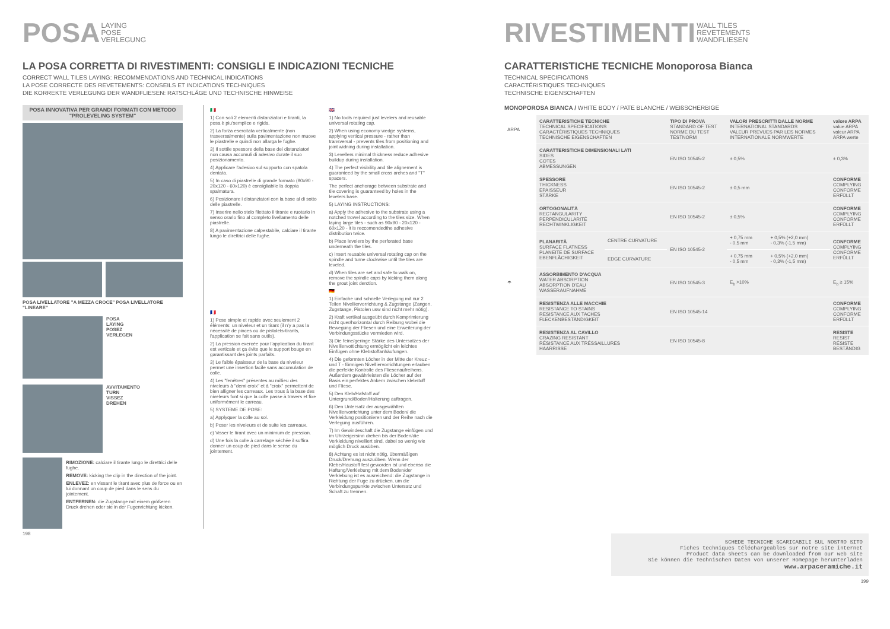POSA LAYING
POSE
VERLEGUNG
LA POSA CORRETTA DI RIVESTIMENTI: CONSIGLI E INDICAZIONI TECNICHE
CORRECT WALL TILES LAYING: RECOMMENDATIONS AND TECHNICAL INDICATIONS
LA POSE CORRECTE DES REVETEMENTS: CONSEILS ET INDICATIONS TECHNIQUES
DIE KORREKTE VERLEGUNG DER WANDFLIESEN: RATSCHLÄGE UND TECHNISCHE HINWEISE
POSA INNOVATIVA PER GRANDI FORMATI CON METODO "PROLEVELING SYSTEM"
POSA LIVELLATORE "A MEZZA CROCE" POSA LIVELLATORE "LINEARE"
POSA
LAYING
POSEZ
VERLEGEN
AVVITAMENTO
TURN
VISSEZ
DREHEN
RIMOZIONE: calciare il tirante lungo le direttrici delle fughe.
REMOVE: kicking the clip in the direction of the joint.
ENLEVEZ: en vissant le tirant avec plus de force ou en lui donnant un coup de pied dans le sens du jointement.
ENTFERNEN: die Zugstange mit einem größeren Druck drehen oder sie in der Fugenrichtung kicken.
🇮🇹
1) Con soli 2 elementi distanziatori e tiranti, la posa è piu'semplice e rigida.
2) La forza esercitata verticalmente (non trasversalmente) sulla pavimentazione non muove le piastrelle e quindi non allarga le fughe.
3) Il sottile spessore della base dei distanziatori non causa accumuli di adesivo durate il suo posizionamento.
4) Applicare l'adesivo sul supporto con spatola dentata.
5) In caso di piastrelle di grande formato (90x90 - 20x120 - 60x120) è consigliabile la doppia spalmatura.
6) Posizionare i distanziatori con la base al di sotto delle piastrelle.
7) Inserire nello stelo filettato il tirante e ruotarlo in senso orario fino al completo livellamento delle piastrelle.
8) A pavimentazione calpestabile, calciare il tirante lungo le direttrici delle fughe.
🇫🇷
1) Pose simple et rapide avec seulement 2 éléments: un niveleur et un tirant (il n'y a pas la nécessité de pinces ou de pistolets-tirants, l'application se fait sans outils).
2) La pression exercée pour l'application du tirant est verticale et ça évite que le support bouge en garantissant des joints parfaits.
3) Le faible épaisseur de la base du niveleur permet une insertion facile sans accumulation de colle.
4) Les "fenêtres" présentes au millieu des niveleurs à "demi croix" et à "croix" permettent de bien alligner les carreaux. Les trous à la base des niveleurs font si que la colle passe à travers et fixe uniformément le carreau.
5) SYSTEME DE POSE:
a) Applyquer la colle au sol.
b) Poser les niveleurs et de suite les carreaux.
c) Visser le tirant avec un minimum de pression.
d) Une fois la colle à carrelage séchée il suffira donner un coup de pied dans le sense du jointement.
🇬🇧
1) No tools required just levelers and reusable universal rotating cap.
2) When using economy wedge systems, applying vertical pressure - rather than transversal - prevents tiles from positioning and joint widning during installation.
3) Levellers minimal thickness reduce adhesive buildup during installation.
4) The perfect visibility and tile alignement is guaranteed by the small cross arches and "T" spacers.
The perfect anchorage between substrate and tile covering is guaranteed by holes in the levelers base.
5) LAYING INSTRUCTIONS:
a) Apply the adhesive to the substrate using a notched trowel according to the tiles size. When laying large tiles - such as 90x90 - 20x120 - 60x120 - it is reccomendedthe adhesive distribution twice.
b) Place levelers by the perforated base underneath the tiles.
c) Insert reusable universal rotating cap on the spindle and turne clockwise until the tiles are leveled.
d) When tiles are set and safe to walk on, remove the spindle caps by kicking them along the grout joint derction.
🇩🇪
1) Einfache und schnelle Verlegung mit nur 2 Teilen Nivelliervorrichtung & Zugstange (Zangen, Zugstange, Pistolen usw sind nicht mehr nötig).
2) Kraft vertikal ausgeübt durch Komprimierung nicht quer/horizontal durch Reibung wobei die Bewegung der Fliesen und eine Erweiterung der Verbindungsstücke vermieden wird.
3) Die feine/geringe Stärke des Untersatzes der Nivelliervottichtung ermöglicht ein leichtes Einfügen ohne Klebstoffanhäufungen.
4) Die geformten Löcher in der Mitte der Kreuz - und T - förmigen Nivelliervorrichtungen erlauben die perfekte Kontrolle des Fliesenaufreihens. Außerdem gewährleisten die Löcher auf der Basis ein perfektes Ankern zwischen klebstoff und Fliese.
5) Den Kleb/Hafstoff auf Untergrund/Boden/Halterung auftragen.
6) Den Untersatz der ausgewählten Nivelliervorrichtung unter dem Boden/ die Verkleidung positionieren und der Reihe nach die Verlegung ausführen.
7) Im Gewindeschaft die Zugstange einfügen und im Uhrzeigersinn drehen bis der Boden/die Verkleidung nivelliert sind, dabei so wenig wie möglich Druck ausüben.
8) Achtung es ist nicht nötig, übermäßigen Druck/Drehung auszuüben. Wenn der Klebe/Haustoff fest geworden ist und ebenso die Haftung/Verklebung mit dem Boden/der Verklebung ist es ausreichend: die Zugstange in Richtung der Fuge zu drücken, um die Verbindungspunkte zwischen Untersatz und Schaft zu trennen.
198
RIVESTIMENTI WALL TILES
REVETEMENTS
WANDFLIESEN
CARATTERISTICHE TECNICHE Monoporosa Bianca
TECHNICAL SPECIFICATIONS
CARACTÉRISTIQUES TECHNIQUES
TECHNISCHE EIGENSCHAFTEN
MONOPOROSA BIANCA / WHITE BODY / PATE BLANCHE / WEIßSCHERBIGE
| ARPA | CARATTERISTICHE TECNICHE TECHNICAL SPECIFICATIONS CARACTÉRISTIQUES TECHNIQUES TECHNISCHE EIGENSCHAFTEN | | TIPO DI PROVA STANDARD OF TEST NORME DU TEST TESTNORM | VALORI PRESCRITTI DALLE NORME INTERNATIONAL STANDARDS VALEUR PREVUES PAR LES NORMES INTERNATIONALE NORMWERTE | | valore ARPA value ARPA valeur ARPA ARPA werte |
| | CARATTERISTICHE DIMENSIONALI LATI SIDES COTES ABMESSUNGEN | | EN ISO 10545-2 | ± 0,5% | | ± 0,3% |
| | SPESSORE THICKNESS EPAISSEUR STÄRKE | | EN ISO 10545-2 | ± 0,5 mm | | CONFORME COMPLYING CONFORME ERFÜLLT |
| | ORTOGONALITÀ RECTANGULARITY PERPENDICULARITÉ RECHTWINKLIGKEIT | | EN ISO 10545-2 | ± 0,5% | | CONFORME COMPLYING CONFORME ERFÜLLT |
| | PLANARITÀ SURFACE FLATNESS PLANEITE DE SURFACE EBENFLÄCHIGKEIT | CENTRE CURVATURE | EN ISO 10545-2 | + 0,75 mm - 0,5 mm | + 0,5% (+2,0 mm) - 0,3% (-1,5 mm) | CONFORME COMPLYING CONFORME ERFÜLLT |
| | | EDGE CURVATURE | | + 0,75 mm - 0,5 mm | + 0,5% (+2,0 mm) - 0,3% (-1,5 mm) | |
| ☂ | ASSORBIMENTO D'ACQUA WATER ABSORPTION ABSORPTION D'EAU WASSERAUFNAHME | | EN ISO 10545-3 | E<sub>b</sub> >10% | | E<sub>b</sub> ≥ 15% |
| | RESISTENZA ALLE MACCHIE RESISTANCE TO STAINS RESISTANCE AUX TACHES FLECKENBESTÄNDIGKEIT | | EN ISO 10545-14 | | | CONFORME COMPLYING CONFORME ERFÜLLT |
| | RESISTENZA AL CAVILLO CRAZING RESISTANT RÉSISTANCE AUX TRÉSSAILLURES HAARRISSE | | EN ISO 10545-8 | | | RESISTE RESIST RÉSISTE BESTÄNDIG |
SCHEDE TECNICHE SCARICABILI SUL NOSTRO SITO
Fiches techniques téléchargeables sur notre site internet
Product data sheets can be downloaded from our web site
Sie können die Technischen Daten von unserer Homepage herunterladen
www.arpaceramiche.it
199